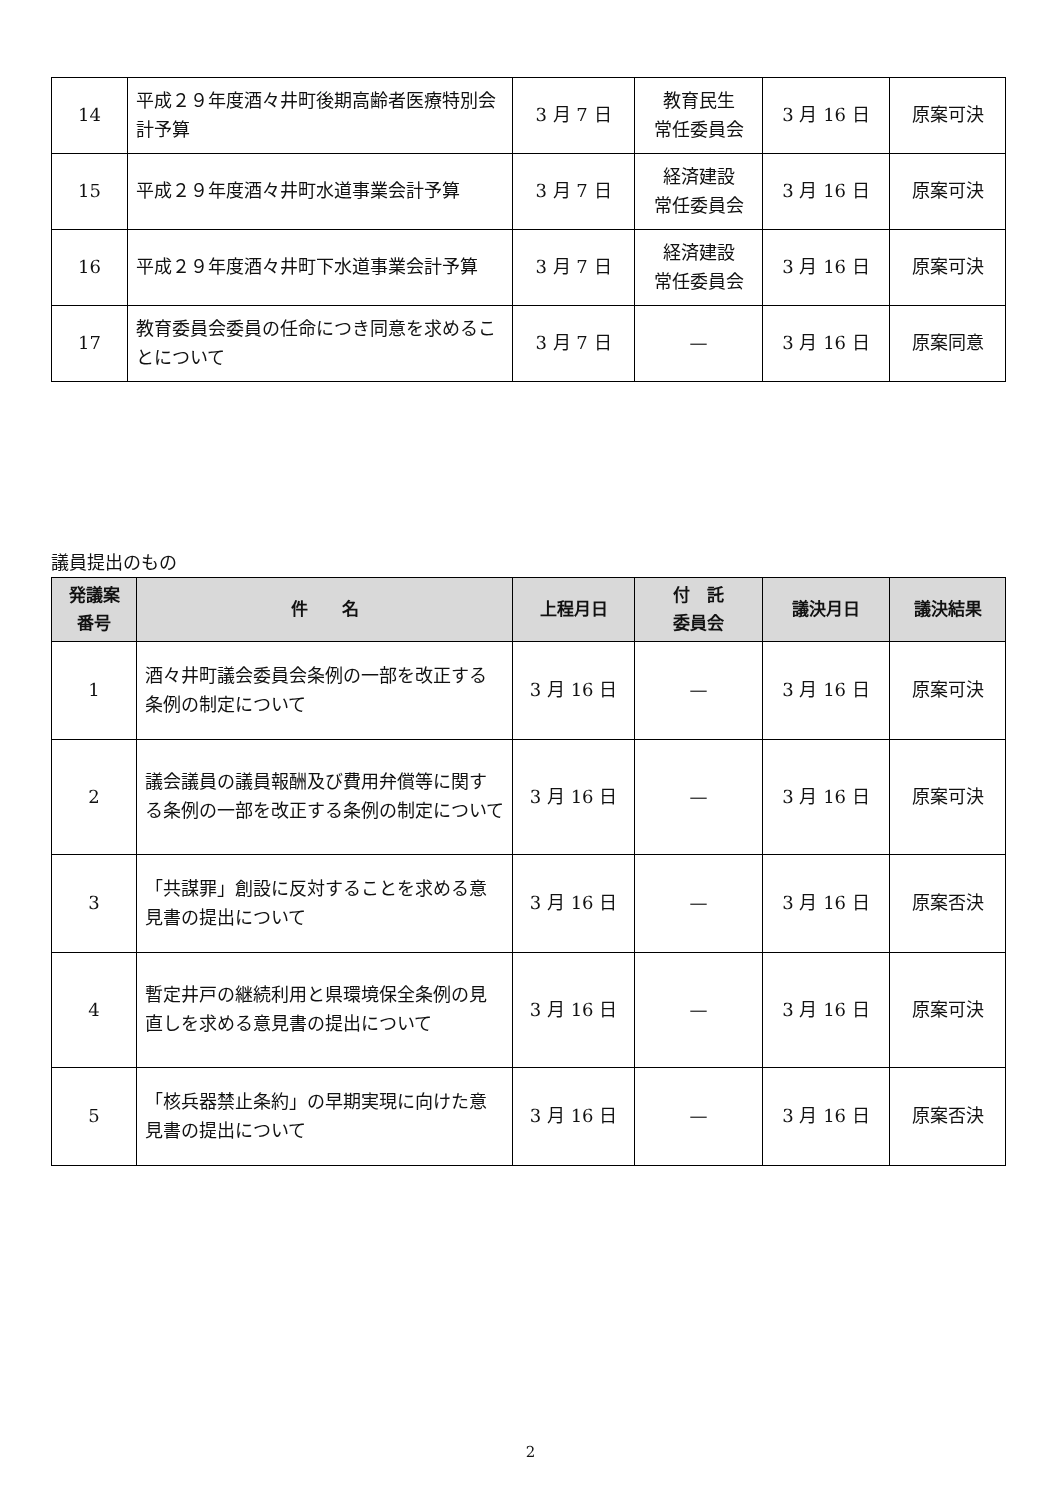| 14 | 平成２９年度酒々井町後期高齢者医療特別会計予算 | 3 月 7 日 | 教育民生 常任委員会 | 3 月 16 日 | 原案可決 |
| 15 | 平成２９年度酒々井町水道事業会計予算 | 3 月 7 日 | 経済建設 常任委員会 | 3 月 16 日 | 原案可決 |
| 16 | 平成２９年度酒々井町下水道事業会計予算 | 3 月 7 日 | 経済建設 常任委員会 | 3 月 16 日 | 原案可決 |
| 17 | 教育委員会委員の任命につき同意を求めることについて | 3 月 7 日 | — | 3 月 16 日 | 原案同意 |
議員提出のもの
| 発議案 番号 | 件 名 | 上程月日 | 付 託 委員会 | 議決月日 | 議決結果 |
| --- | --- | --- | --- | --- | --- |
| 1 | 酒々井町議会委員会条例の一部を改正する条例の制定について | 3 月 16 日 | — | 3 月 16 日 | 原案可決 |
| 2 | 議会議員の議員報酬及び費用弁償等に関する条例の一部を改正する条例の制定について | 3 月 16 日 | — | 3 月 16 日 | 原案可決 |
| 3 | 「共謀罪」創設に反対することを求める意見書の提出について | 3 月 16 日 | — | 3 月 16 日 | 原案否決 |
| 4 | 暫定井戸の継続利用と県環境保全条例の見直しを求める意見書の提出について | 3 月 16 日 | — | 3 月 16 日 | 原案可決 |
| 5 | 「核兵器禁止条約」の早期実現に向けた意見書の提出について | 3 月 16 日 | — | 3 月 16 日 | 原案否決 |
2